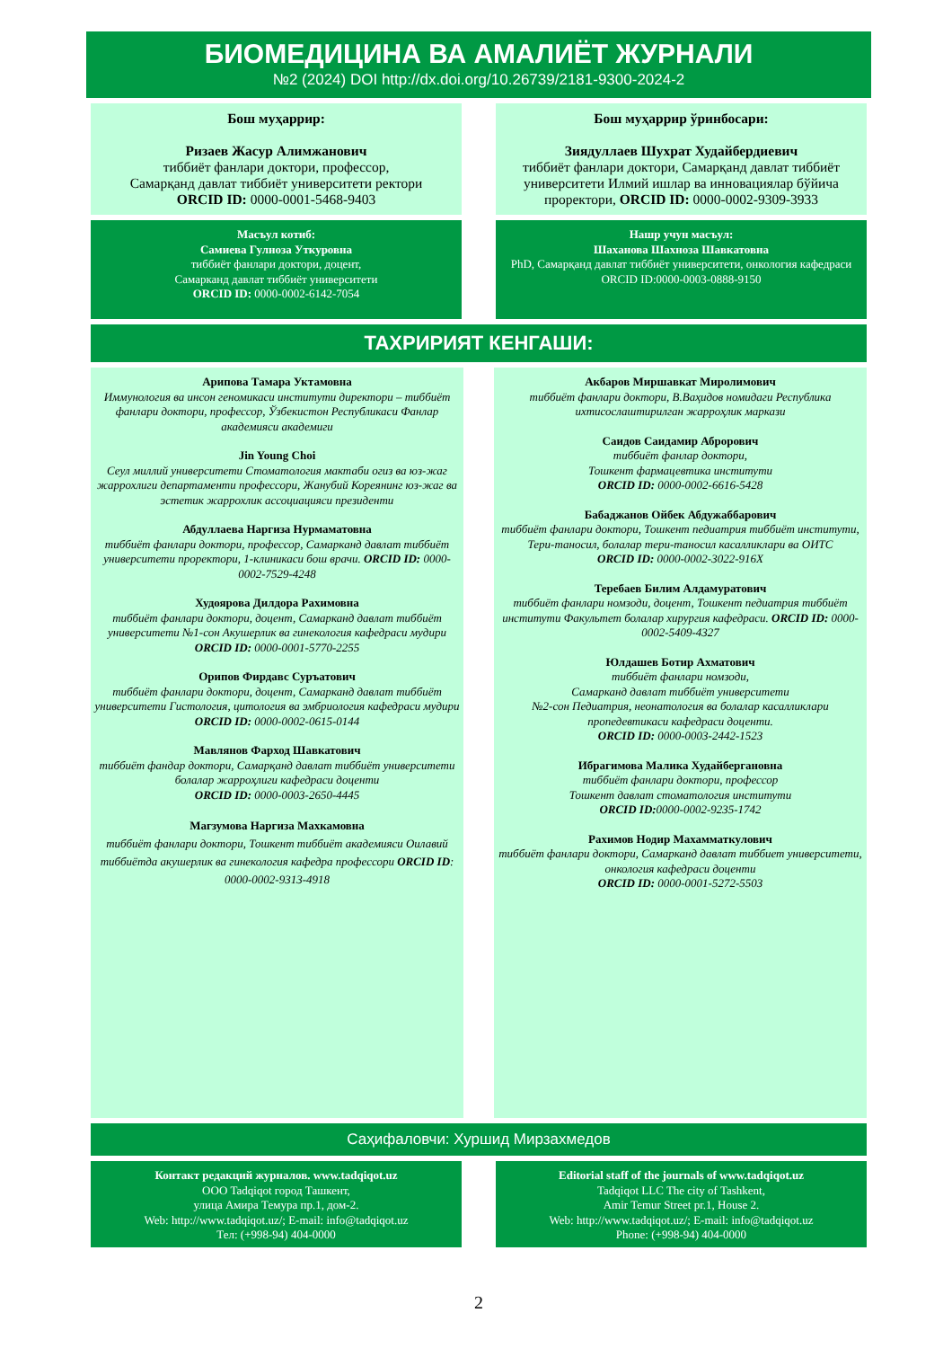БИОМЕДИЦИНА ВА АМАЛИЁТ ЖУРНАЛИ
№2 (2024) DOI http://dx.doi.org/10.26739/2181-9300-2024-2
Бош муҳаррир:
Ризаев Жасур Алимжанович
тиббиёт фанлари доктори, профессор,
Самарқанд давлат тиббиёт университети ректори
ORCID ID: 0000-0001-5468-9403
Бош муҳаррир ўринбосари:
Зиядуллаев Шухрат Худайбердиевич
тиббиёт фанлари доктори, Самарқанд давлат тиббиёт университети Илмий ишлар ва инновациялар бўйича проректори, ORCID ID: 0000-0002-9309-3933
Масъул котиб:
Самиева Гулноза Уткуровна
тиббиёт фанлари доктори, доцент,
Самарканд давлат тиббиёт университети
ORCID ID: 0000-0002-6142-7054
Нашр учун масъул:
Шаханова Шахноза Шавкатовна
PhD, Самарқанд давлат тиббиёт университети, онкология кафедраси
ORCID ID:0000-0003-0888-9150
ТАХРИРИЯТ КЕНГАШИ:
Арипова Тамара Уктамовна
Иммунология ва инсон геномикаси институти директори – тиббиёт фанлари доктори, профессор, Ўзбекистон Республикаси Фанлар академияси академиги
Jin Young Choi
Сеул миллий университети Стоматология мактаби огиз ва юз-жаг жаррохлиги департаменти профессори, Жанубий Кореянинг юз-жаг ва эстетик жаррохлик ассоциацияси президенти
Абдуллаева Наргиза Нурмаматовна
тиббиёт фанлари доктори, профессор, Самарканд давлат тиббиёт университети проректори, 1-клиникаси бош врачи. ORCID ID: 0000-0002-7529-4248
Худоярова Дилдора Рахимовна
тиббиёт фанлари доктори, доцент, Самарканд давлат тиббиёт университети №1-сон Акушерлик ва гинекология кафедраси мудири
ORCID ID: 0000-0001-5770-2255
Орипов Фирдавс Суръатович
тиббиёт фанлари доктори, доцент, Самарканд давлат тиббиёт университети Гистология, цитология ва эмбриология кафедраси мудири
ORCID ID: 0000-0002-0615-0144
Мавлянов Фарход Шавкатович
тиббиёт фандар доктори, Самарқанд давлат тиббиёт университети болалар жарроҳлиги кафедраси доценти
ORCID ID: 0000-0003-2650-4445
Магзумова Наргиза Махкамовна
тиббиёт фанлари доктори, Тошкент тиббиёт академияси Оилавий тиббиётда акушерлик ва гинекология кафедра профессори ORCID ID: 0000-0002-9313-4918
Акбаров Миршавкат Миролимович
тиббиёт фанлари доктори, В.Ваҳидов номидаги Республика ихтисослаштирилган жарроҳлик маркази
Саидов Саидамир Аброрович
тиббиёт фанлар доктори,
Тошкент фармацевтика институти
ORCID ID: 0000-0002-6616-5428
Бабаджанов Ойбек Абдужаббарович
тиббиёт фанлари доктори, Тошкент педиатрия тиббиёт институти, Тери-таносил, болалар тери-таносил касалликлари ва ОИТС
ORCID ID: 0000-0002-3022-916X
Теребаев Билим Алдамуратович
тиббиёт фанлари номзоди, доцент, Тошкент педиатрия тиббиёт институти Факультет болалар хирургия кафедраси. ORCID ID: 0000-0002-5409-4327
Юлдашев Ботир Ахматович
тиббиёт фанлари номзоди,
Самарканд давлат тиббиёт университети
№2-сон Педиатрия, неонатология ва болалар касалликлари пропедевтикаси кафедраси доценти.
ORCID ID: 0000-0003-2442-1523
Ибрагимова Малика Худайбергановна
тиббиёт фанлари доктори, профессор
Тошкент давлат стоматология институти
ORCID ID: 0000-0002-9235-1742
Рахимов Нодир Махамматкулович
тиббиёт фанлари доктори, Самарканд давлат тиббиет университети, онкология кафедраси доценти
ORCID ID: 0000-0001-5272-5503
Саҳифаловчи: Хуршид Мирзахмедов
Контакт редакций журналов. www.tadqiqot.uz
ООО Tadqiqot город Ташкент,
улица Амира Темура пр.1, дом-2.
Web: http://www.tadqiqot.uz/; E-mail: info@tadqiqot.uz
Тел: (+998-94) 404-0000
Editorial staff of the journals of www.tadqiqot.uz
Tadqiqot LLC The city of Tashkent,
Amir Temur Street pr.1, House 2.
Web: http://www.tadqiqot.uz/; E-mail: info@tadqiqot.uz
Phone: (+998-94) 404-0000
2